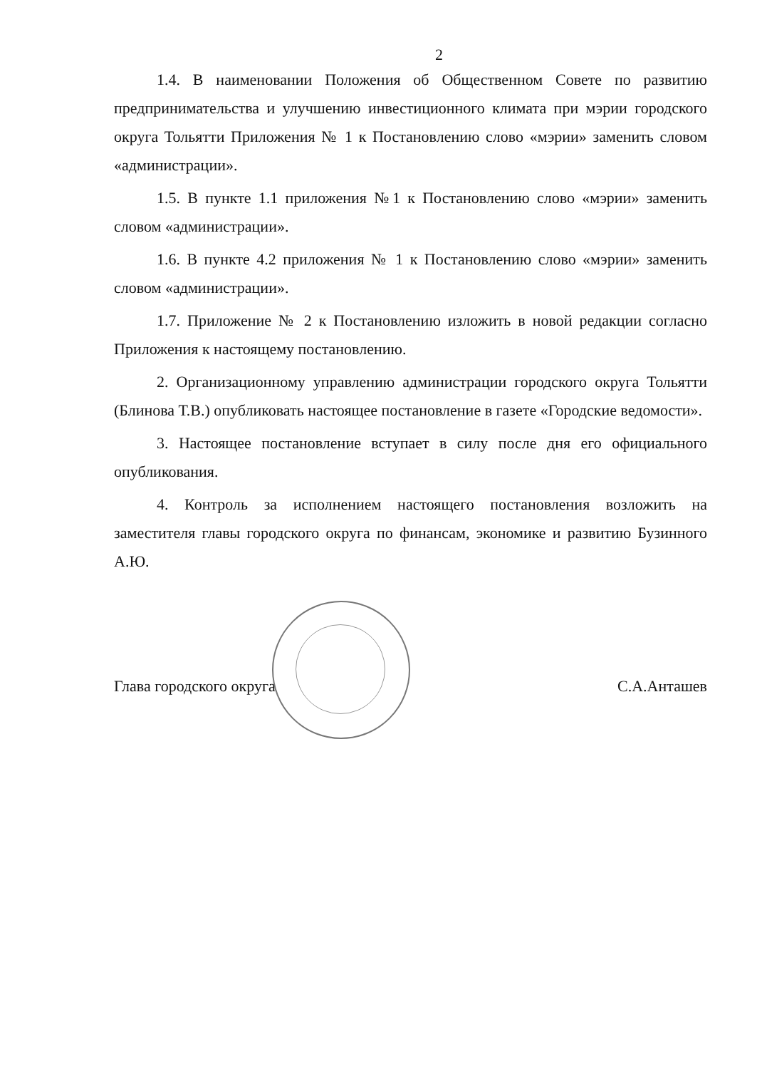2
1.4. В наименовании Положения об Общественном Совете по развитию предпринимательства и улучшению инвестиционного климата при мэрии городского округа Тольятти Приложения № 1 к Постановлению слово «мэрии» заменить словом «администрации».
1.5. В пункте 1.1 приложения №1 к Постановлению слово «мэрии» заменить словом «администрации».
1.6. В пункте 4.2 приложения № 1 к Постановлению слово «мэрии» заменить словом «администрации».
1.7. Приложение № 2 к Постановлению изложить в новой редакции согласно Приложения к настоящему постановлению.
2. Организационному управлению администрации городского округа Тольятти (Блинова Т.В.) опубликовать настоящее постановление в газете «Городские ведомости».
3. Настоящее постановление вступает в силу после дня его официального опубликования.
4. Контроль за исполнением настоящего постановления возложить на заместителя главы городского округа по финансам, экономике и развитию Бузинного А.Ю.
Глава городского округа С.А.Анташев